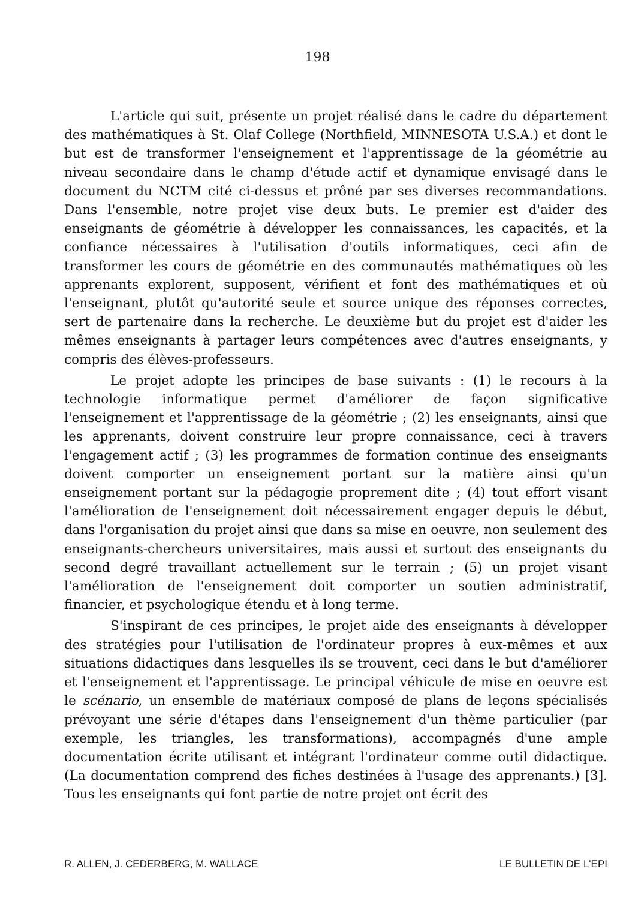198
L'article qui suit, présente un projet réalisé dans le cadre du département des mathématiques à St. Olaf College (Northfield, MINNESOTA U.S.A.) et dont le but est de transformer l'enseignement et l'apprentissage de la géométrie au niveau secondaire dans le champ d'étude actif et dynamique envisagé dans le document du NCTM cité ci-dessus et prôné par ses diverses recommandations. Dans l'ensemble, notre projet vise deux buts. Le premier est d'aider des enseignants de géométrie à développer les connaissances, les capacités, et la confiance nécessaires à l'utilisation d'outils informatiques, ceci afin de transformer les cours de géométrie en des communautés mathématiques où les apprenants explorent, supposent, vérifient et font des mathématiques et où l'enseignant, plutôt qu'autorité seule et source unique des réponses correctes, sert de partenaire dans la recherche. Le deuxième but du projet est d'aider les mêmes enseignants à partager leurs compétences avec d'autres enseignants, y compris des élèves-professeurs.
Le projet adopte les principes de base suivants : (1) le recours à la technologie informatique permet d'améliorer de façon significative l'enseignement et l'apprentissage de la géométrie ; (2) les enseignants, ainsi que les apprenants, doivent construire leur propre connaissance, ceci à travers l'engagement actif ; (3) les programmes de formation continue des enseignants doivent comporter un enseignement portant sur la matière ainsi qu'un enseignement portant sur la pédagogie proprement dite ; (4) tout effort visant l'amélioration de l'enseignement doit nécessairement engager depuis le début, dans l'organisation du projet ainsi que dans sa mise en oeuvre, non seulement des enseignants-chercheurs universitaires, mais aussi et surtout des enseignants du second degré travaillant actuellement sur le terrain ; (5) un projet visant l'amélioration de l'enseignement doit comporter un soutien administratif, financier, et psychologique étendu et à long terme.
S'inspirant de ces principes, le projet aide des enseignants à développer des stratégies pour l'utilisation de l'ordinateur propres à eux-mêmes et aux situations didactiques dans lesquelles ils se trouvent, ceci dans le but d'améliorer et l'enseignement et l'apprentissage. Le principal véhicule de mise en oeuvre est le scénario, un ensemble de matériaux composé de plans de leçons spécialisés prévoyant une série d'étapes dans l'enseignement d'un thème particulier (par exemple, les triangles, les transformations), accompagnés d'une ample documentation écrite utilisant et intégrant l'ordinateur comme outil didactique. (La documentation comprend des fiches destinées à l'usage des apprenants.) [3]. Tous les enseignants qui font partie de notre projet ont écrit des
R. ALLEN, J. CEDERBERG, M. WALLACE LE BULLETIN DE L'EPI